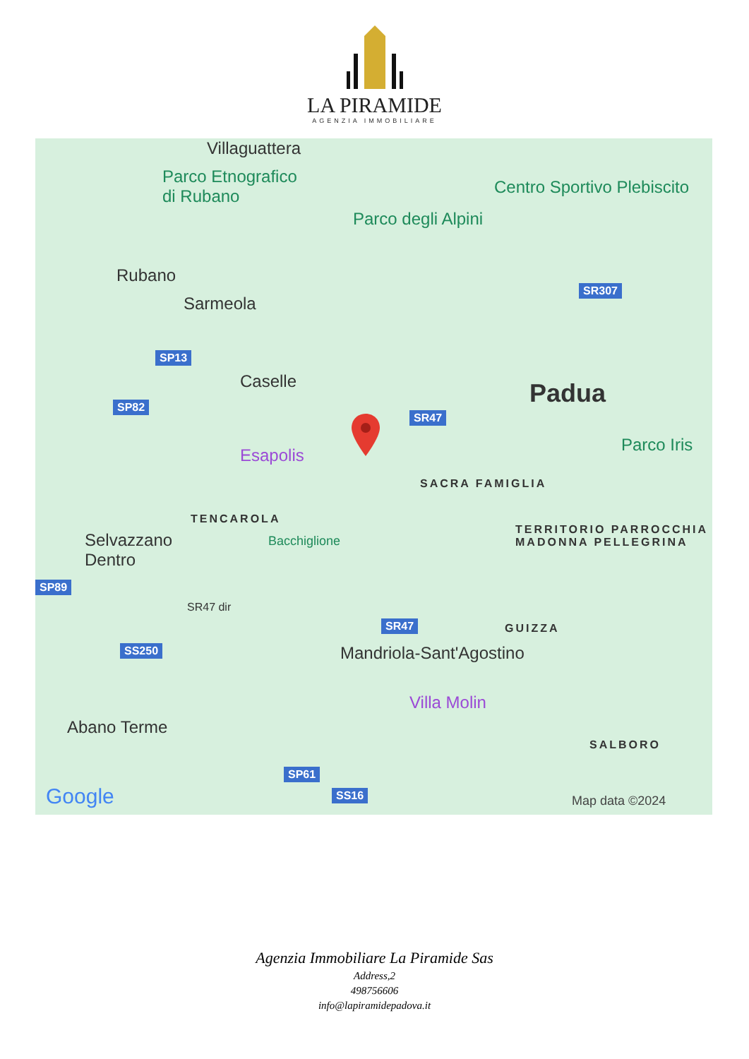LA PIRAMIDE
AGENZIA IMMOBILIARE
Villaguattera
Parco Etnografico
di Rubano
Parco degli Alpini
Centro Sportivo Plebiscito
Rubano
Sarmeola
SP13
Caselle
SP82
SR47
SR307
Padua
Esapolis
Parco Iris
SACRA FAMIGLIA
TENCAROLA
TERRITORIO PARROCCHIA
MADONNA PELLEGRINA
Selvazzano
Dentro
Bacchiglione
SP89
SR47 dir
SR47 GUIZZA
SS250 Mandriola-Sant'Agostino
Villa Molin
Abano Terme
SALBORO
SP61
SS16 Google Map data ©2024
Agenzia Immobiliare La Piramide Sas
Address,2
498756606
info@lapiramidepadova.it